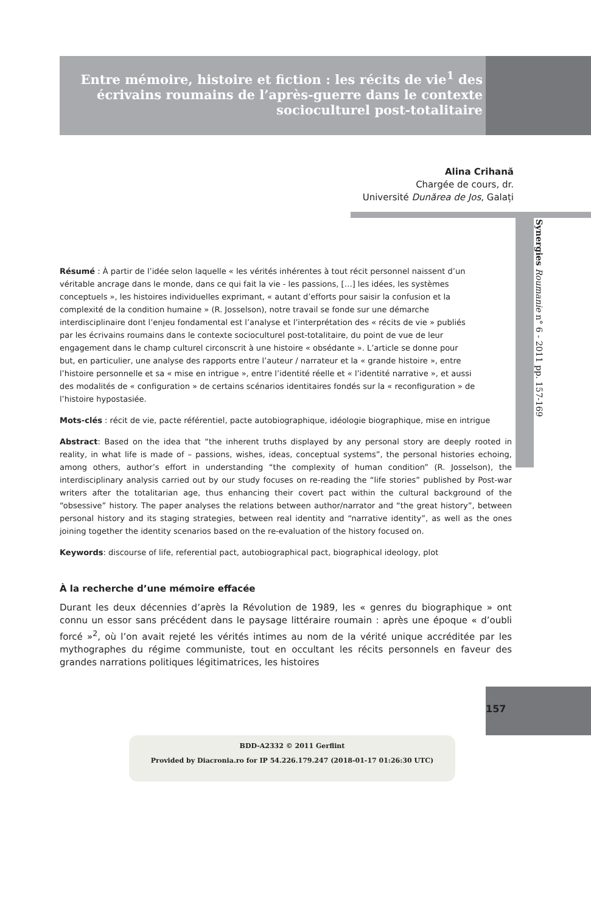Entre mémoire, histoire et fiction : les récits de vie<sup>1</sup> des écrivains roumains de l’après-guerre dans le contexte socioculturel post-totalitaire
Alina Crihană
Chargée de cours, dr.
Université Dunărea de Jos, Galați
Synergies Roumanie n° 6 - 2011 pp. 157-169
Résumé : À partir de l’idée selon laquelle « les vérités inhérentes à tout récit personnel naissent d’un véritable ancrage dans le monde, dans ce qui fait la vie - les passions, […] les idées, les systèmes conceptuels », les histoires individuelles exprimant, « autant d’efforts pour saisir la confusion et la complexité de la condition humaine » (R. Josselson), notre travail se fonde sur une démarche interdisciplinaire dont l’enjeu fondamental est l’analyse et l’interprétation des « récits de vie » publiés par les écrivains roumains dans le contexte socioculturel post-totalitaire, du point de vue de leur engagement dans le champ culturel circonscrit à une histoire « obsédante ». L’article se donne pour but, en particulier, une analyse des rapports entre l’auteur / narrateur et la « grande histoire », entre l’histoire personnelle et sa « mise en intrigue », entre l’identité réelle et « l’identité narrative », et aussi des modalités de « configuration » de certains scénarios identitaires fondés sur la « reconfiguration » de l’histoire hypostasiée.
Mots-clés : récit de vie, pacte référentiel, pacte autobiographique, idéologie biographique, mise en intrigue
Abstract: Based on the idea that “the inherent truths displayed by any personal story are deeply rooted in reality, in what life is made of – passions, wishes, ideas, conceptual systems”, the personal histories echoing, among others, author’s effort in understanding “the complexity of human condition” (R. Josselson), the interdisciplinary analysis carried out by our study focuses on re-reading the “life stories” published by Post-war writers after the totalitarian age, thus enhancing their covert pact within the cultural background of the “obsessive” history. The paper analyses the relations between author/narrator and “the great history”, between personal history and its staging strategies, between real identity and “narrative identity”, as well as the ones joining together the identity scenarios based on the re-evaluation of the history focused on.
Keywords: discourse of life, referential pact, autobiographical pact, biographical ideology, plot
À la recherche d’une mémoire effacée
Durant les deux décennies d’après la Révolution de 1989, les « genres du biographique » ont connu un essor sans précédent dans le paysage littéraire roumain : après une époque « d’oubli forcé »<sup>2</sup>, où l’on avait rejeté les vérités intimes au nom de la vérité unique accréditée par les mythographes du régime communiste, tout en occultant les récits personnels en faveur des grandes narrations politiques légitimatrices, les histoires
157
BDD-A2332 © 2011 Gerflint
Provided by Diacronia.ro for IP 54.226.179.247 (2018-01-17 01:26:30 UTC)